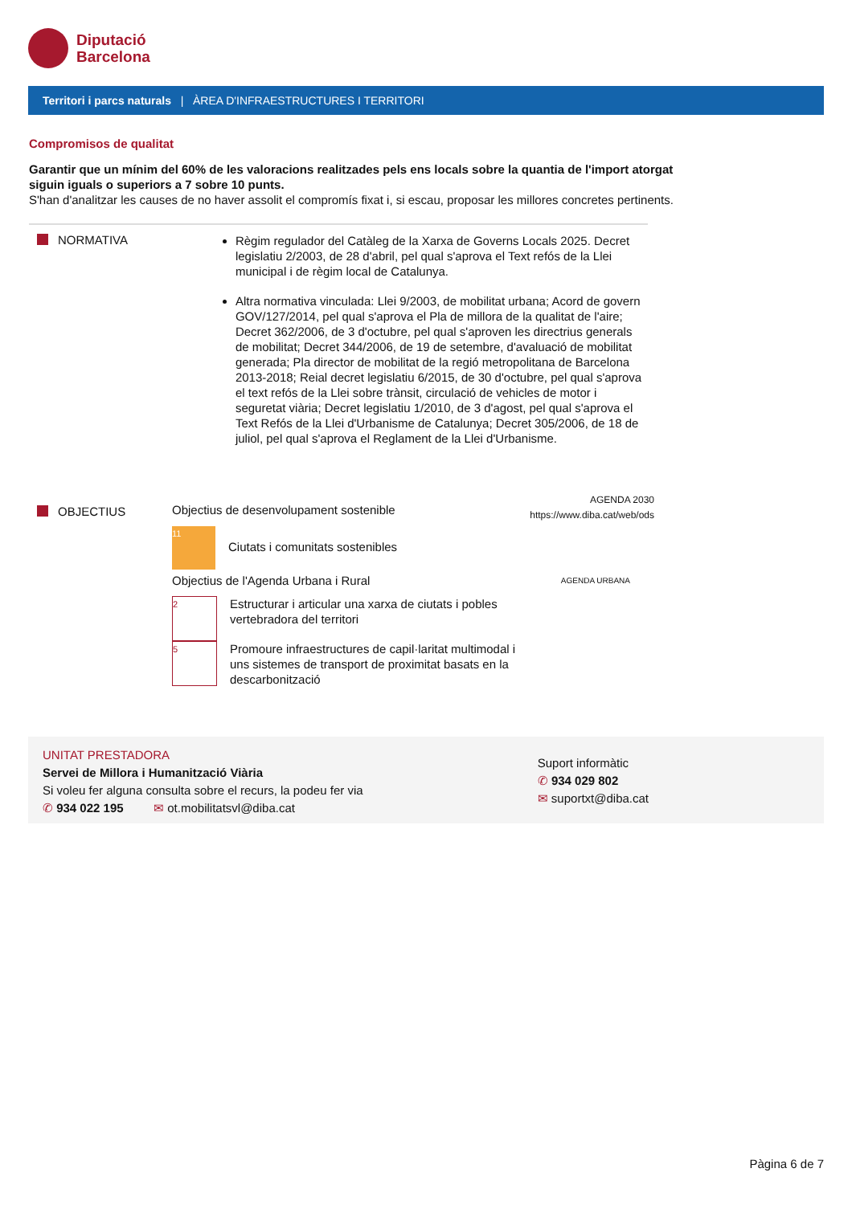Diputació
Barcelona
Territori i parcs naturals | ÀREA D'INFRAESTRUCTURES I TERRITORI
Compromisos de qualitat
Garantir que un mínim del 60% de les valoracions realitzades pels ens locals sobre la quantia de l'import atorgat siguin iguals o superiors a 7 sobre 10 punts.
S'han d'analitzar les causes de no haver assolit el compromís fixat i, si escau, proposar les millores concretes pertinents.
NORMATIVA
Règim regulador del Catàleg de la Xarxa de Governs Locals 2025. Decret legislatiu 2/2003, de 28 d'abril, pel qual s'aprova el Text refós de la Llei municipal i de règim local de Catalunya.
Altra normativa vinculada: Llei 9/2003, de mobilitat urbana; Acord de govern GOV/127/2014, pel qual s'aprova el Pla de millora de la qualitat de l'aire; Decret 362/2006, de 3 d'octubre, pel qual s'aproven les directrius generals de mobilitat; Decret 344/2006, de 19 de setembre, d'avaluació de mobilitat generada; Pla director de mobilitat de la regió metropolitana de Barcelona 2013-2018; Reial decret legislatiu 6/2015, de 30 d'octubre, pel qual s'aprova el text refós de la Llei sobre trànsit, circulació de vehicles de motor i seguretat viària; Decret legislatiu 1/2010, de 3 d'agost, pel qual s'aprova el Text Refós de la Llei d'Urbanisme de Catalunya; Decret 305/2006, de 18 de juliol, pel qual s'aprova el Reglament de la Llei d'Urbanisme.
OBJECTIUS Objectius de desenvolupament sostenible AGENDA 2030
https://www.diba.cat/web/ods
11 Ciutats i comunitats sostenibles
Objectius de l'Agenda Urbana i Rural AGENDA URBANA
2 Estructurar i articular una xarxa de ciutats i pobles vertebradora del territori
5 Promoure infraestructures de capil·laritat multimodal i uns sistemes de transport de proximitat basats en la descarbonització
UNITAT PRESTADORA
Servei de Millora i Humanització Viària
Si voleu fer alguna consulta sobre el recurs, la podeu fer via
✆ 934 022 195 ✉ ot.mobilitatsvl@diba.cat
Suport informàtic
✆ 934 029 802
✉ suportxt@diba.cat
Pàgina 6 de 7